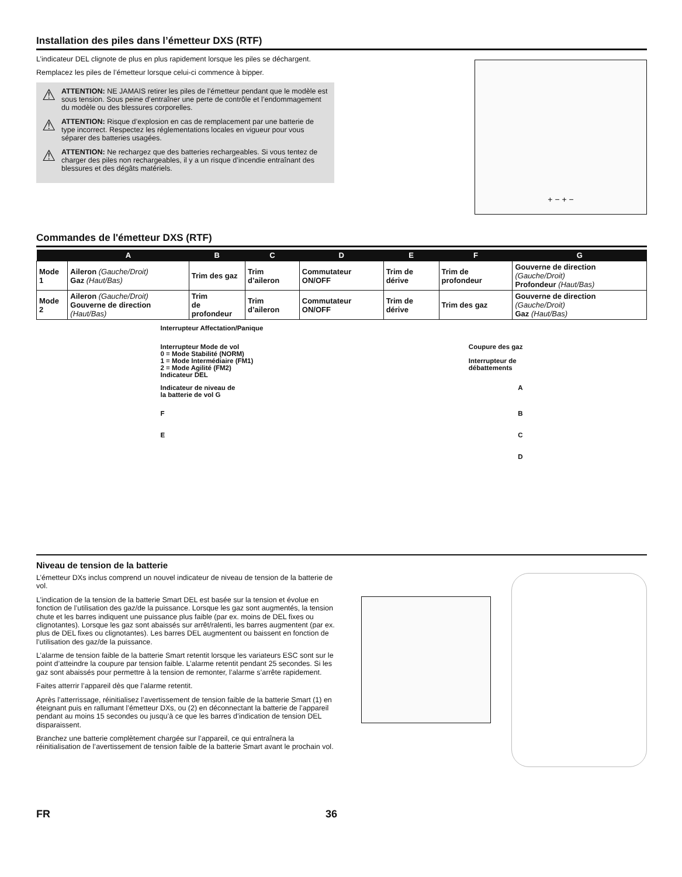Installation des piles dans l’émetteur DXS (RTF)
L’indicateur DEL clignote de plus en plus rapidement lorsque les piles se déchargent.
Remplacez les piles de l’émetteur lorsque celui-ci commence à bipper.
⚠ ATTENTION: NE JAMAIS retirer les piles de l’émetteur pendant que le modèle est sous tension. Sous peine d’entraîner une perte de contrôle et l’endommagement du modèle ou des blessures corporelles.
⚠ ATTENTION: Risque d’explosion en cas de remplacement par une batterie de type incorrect. Respectez les réglementations locales en vigueur pour vous séparer des batteries usagées.
⚠ ATTENTION: Ne rechargez que des batteries rechargeables. Si vous tentez de charger des piles non rechargeables, il y a un risque d’incendie entraînant des blessures et des dégâts matériels.
+ − + −
Commandes de l'émetteur DXS (RTF)
| | A | B | C | D | E | F | G |
| --- | --- | --- | --- | --- | --- | --- | --- |
| Mode 1 | Aileron (Gauche/Droit) Gaz (Haut/Bas) | Trim des gaz | Trim d’aileron | Commutateur ON/OFF | Trim de dérive | Trim de profondeur | Gouverne de direction (Gauche/Droit) Profondeur (Haut/Bas) |
| Mode 2 | Aileron (Gauche/Droit) Gouverne de direction (Haut/Bas) | Trim de profondeur | Trim d’aileron | Commutateur ON/OFF | Trim de dérive | Trim des gaz | Gouverne de direction (Gauche/Droit) Gaz (Haut/Bas) |
Interrupteur Affectation/Panique
Interrupteur Mode de vol
0 = Mode Stabilité (NORM)
1 = Mode Intermédiaire (FM1)
2 = Mode Agilité (FM2) Coupure des gaz
Interrupteur de
débattements
Indicateur DEL
Indicateur de niveau de
la batterie de vol G A
F B
E C
D
Niveau de tension de la batterie
L’émetteur DXs inclus comprend un nouvel indicateur de niveau de tension de la batterie de vol.
L’indication de la tension de la batterie Smart DEL est basée sur la tension et évolue en fonction de l’utilisation des gaz/de la puissance. Lorsque les gaz sont augmentés, la tension chute et les barres indiquent une puissance plus faible (par ex. moins de DEL fixes ou clignotantes). Lorsque les gaz sont abaissés sur arrêt/ralenti, les barres augmentent (par ex. plus de DEL fixes ou clignotantes). Les barres DEL augmentent ou baissent en fonction de l’utilisation des gaz/de la puissance.
L’alarme de tension faible de la batterie Smart retentit lorsque les variateurs ESC sont sur le point d’atteindre la coupure par tension faible. L’alarme retentit pendant 25 secondes. Si les gaz sont abaissés pour permettre à la tension de remonter, l’alarme s’arrête rapidement.
Faites atterrir l’appareil dès que l’alarme retentit.
Après l’atterrissage, réinitialisez l’avertissement de tension faible de la batterie Smart (1) en éteignant puis en rallumant l’émetteur DXs, ou (2) en déconnectant la batterie de l’appareil pendant au moins 15 secondes ou jusqu’à ce que les barres d’indication de tension DEL disparaissent.
Branchez une batterie complètement chargée sur l’appareil, ce qui entraînera la réinitialisation de l’avertissement de tension faible de la batterie Smart avant le prochain vol.
FR 36